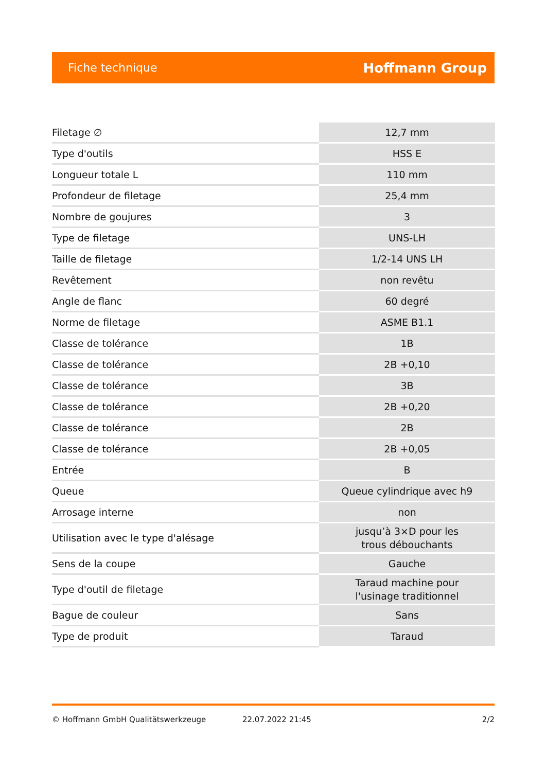Fiche technique Hoffmann Group
| Filetage ∅ | 12,7 mm |
| Type d'outils | HSS E |
| Longueur totale L | 110 mm |
| Profondeur de filetage | 25,4 mm |
| Nombre de goujures | 3 |
| Type de filetage | UNS-LH |
| Taille de filetage | 1/2-14 UNS LH |
| Revêtement | non revêtu |
| Angle de flanc | 60 degré |
| Norme de filetage | ASME B1.1 |
| Classe de tolérance | 1B |
| Classe de tolérance | 2B +0,10 |
| Classe de tolérance | 3B |
| Classe de tolérance | 2B +0,20 |
| Classe de tolérance | 2B |
| Classe de tolérance | 2B +0,05 |
| Entrée | B |
| Queue | Queue cylindrique avec h9 |
| Arrosage interne | non |
| Utilisation avec le type d'alésage | jusqu’à 3×D pour les trous débouchants |
| Sens de la coupe | Gauche |
| Type d'outil de filetage | Taraud machine pour l'usinage traditionnel |
| Bague de couleur | Sans |
| Type de produit | Taraud |
© Hoffmann GmbH Qualitätswerkzeuge 22.07.2022 21:45 2/2